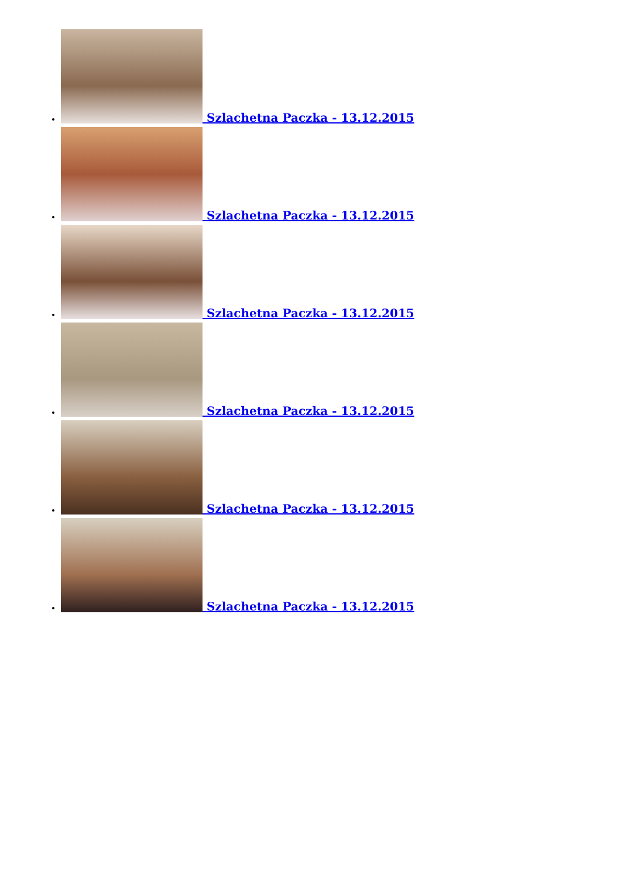Szlachetna Paczka - 13.12.2015
Szlachetna Paczka - 13.12.2015
Szlachetna Paczka - 13.12.2015
Szlachetna Paczka - 13.12.2015
Szlachetna Paczka - 13.12.2015
Szlachetna Paczka - 13.12.2015